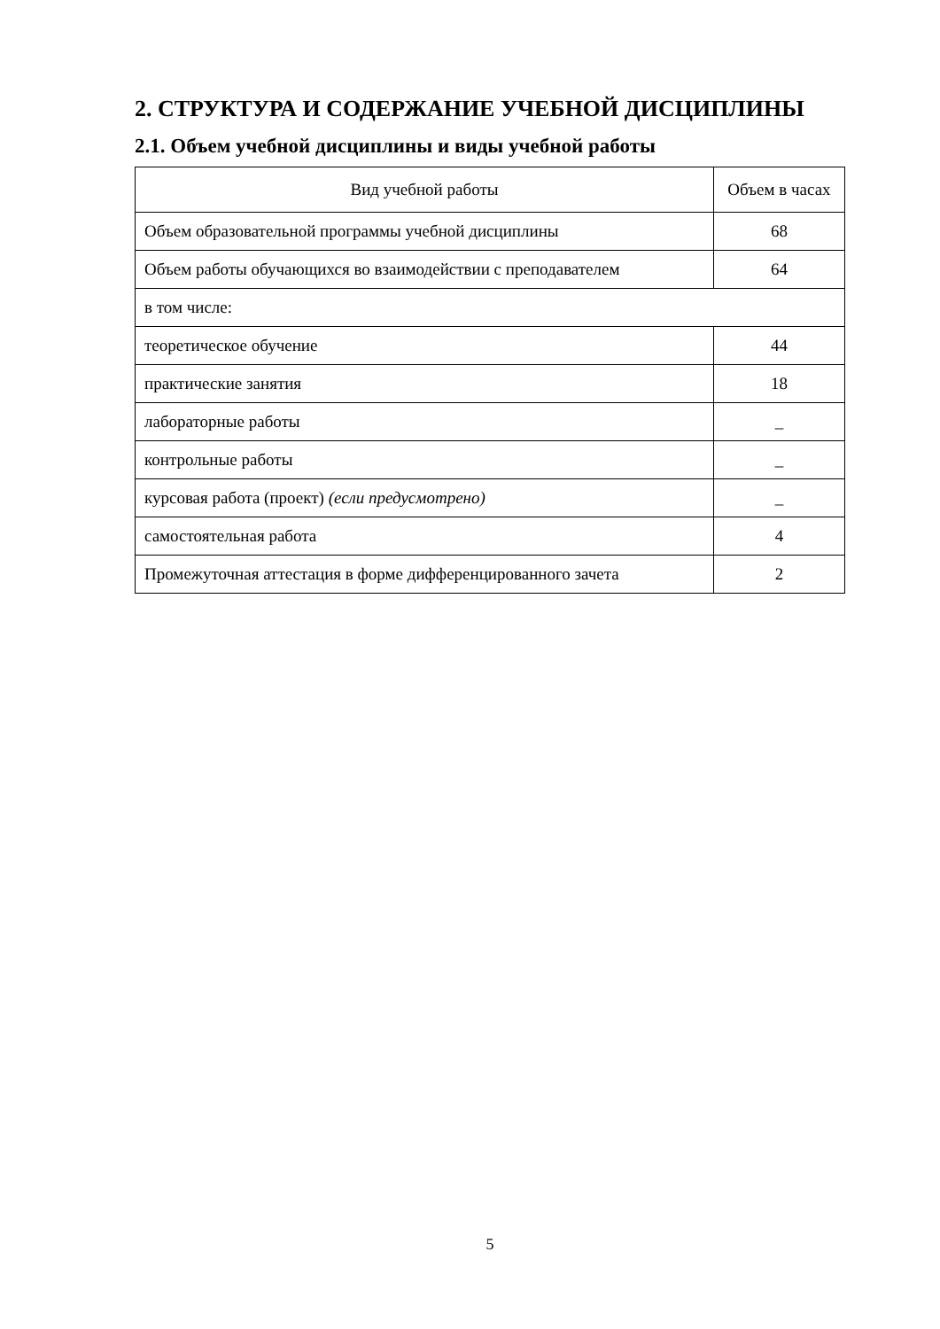2. СТРУКТУРА И СОДЕРЖАНИЕ УЧЕБНОЙ ДИСЦИПЛИНЫ
2.1. Объем учебной дисциплины и виды учебной работы
| Вид учебной работы | Объем в часах |
| --- | --- |
| Объем образовательной программы учебной дисциплины | 68 |
| Объем работы обучающихся во взаимодействии с преподавателем | 64 |
| в том числе: | |
| теоретическое обучение | 44 |
| практические занятия | 18 |
| лабораторные работы | _ |
| контрольные работы | _ |
| курсовая работа (проект) (если предусмотрено) | _ |
| самостоятельная работа | 4 |
| Промежуточная аттестация в форме дифференцированного зачета | 2 |
5